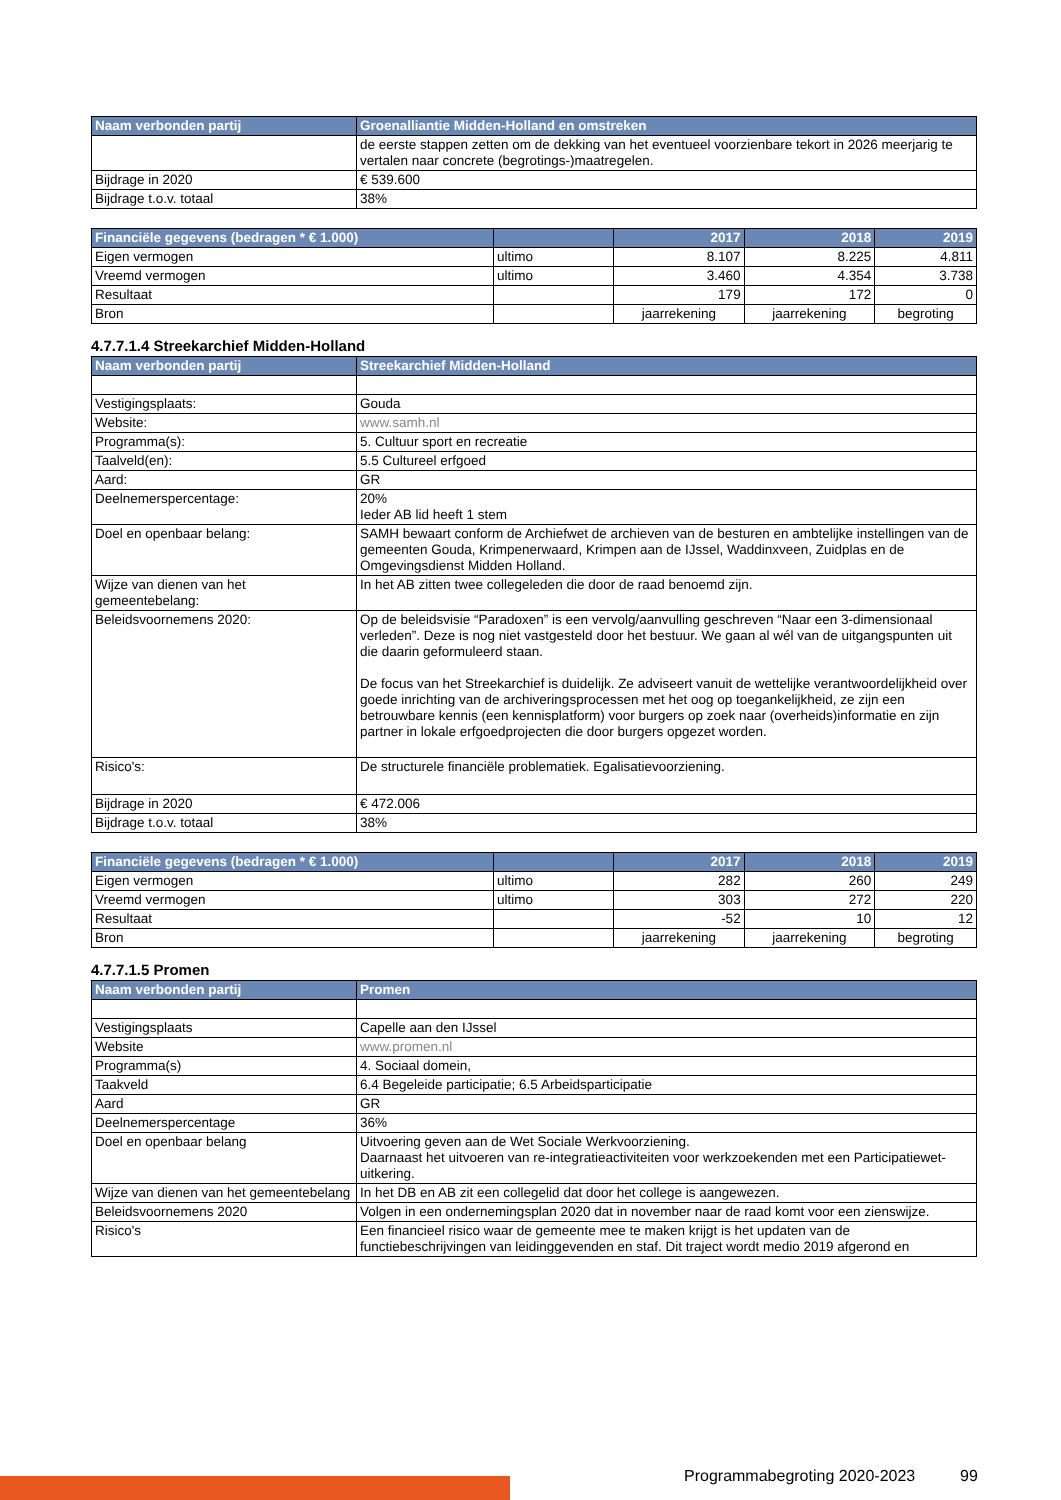| Naam verbonden partij | Groenalliantie Midden-Holland en omstreken |
| --- | --- |
| | de eerste stappen zetten om de dekking van het eventueel voorzienbare tekort in 2026 meerjarig te vertalen naar concrete (begrotings-)maatregelen. |
| Bijdrage in 2020 | € 539.600 |
| Bijdrage t.o.v. totaal | 38% |
| Financiële gegevens (bedragen * € 1.000) | | 2017 | 2018 | 2019 |
| --- | --- | --- | --- | --- |
| Eigen vermogen | ultimo | 8.107 | 8.225 | 4.811 |
| Vreemd vermogen | ultimo | 3.460 | 4.354 | 3.738 |
| Resultaat | | 179 | 172 | 0 |
| Bron | | jaarrekening | jaarrekening | begroting |
4.7.7.1.4 Streekarchief Midden-Holland
| Naam verbonden partij | Streekarchief Midden-Holland |
| --- | --- |
| Vestigingsplaats: | Gouda |
| Website: | www.samh.nl |
| Programma(s): | 5. Cultuur sport en recreatie |
| Taalveld(en): | 5.5 Cultureel erfgoed |
| Aard: | GR |
| Deelnemerspercentage: | 20% Ieder AB lid heeft 1 stem |
| Doel en openbaar belang: | SAMH bewaart conform de Archiefwet de archieven van de besturen en ambtelijke instellingen van de gemeenten Gouda, Krimpenerwaard, Krimpen aan de IJssel, Waddinxveen, Zuidplas en de Omgevingsdienst Midden Holland. |
| Wijze van dienen van het gemeentebelang: | In het AB zitten twee collegeleden die door de raad benoemd zijn. |
| Beleidsvoornemens 2020: | Op de beleidsvisie “Paradoxen” is een vervolg/aanvulling geschreven “Naar een 3-dimensionaal verleden”. Deze is nog niet vastgesteld door het bestuur. We gaan al wél van de uitgangspunten uit die daarin geformuleerd staan. De focus van het Streekarchief is duidelijk. Ze adviseert vanuit de wettelijke verantwoordelijkheid over goede inrichting van de archiveringsprocessen met het oog op toegankelijkheid, ze zijn een betrouwbare kennis (een kennisplatform) voor burgers op zoek naar (overheids)informatie en zijn partner in lokale erfgoedprojecten die door burgers opgezet worden. |
| Risico's: | De structurele financiële problematiek. Egalisatievoorziening. |
| Bijdrage in 2020 | € 472.006 |
| Bijdrage t.o.v. totaal | 38% |
| Financiële gegevens (bedragen * € 1.000) | | 2017 | 2018 | 2019 |
| --- | --- | --- | --- | --- |
| Eigen vermogen | ultimo | 282 | 260 | 249 |
| Vreemd vermogen | ultimo | 303 | 272 | 220 |
| Resultaat | | -52 | 10 | 12 |
| Bron | | jaarrekening | jaarrekening | begroting |
4.7.7.1.5 Promen
| Naam verbonden partij | Promen |
| --- | --- |
| Vestigingsplaats | Capelle aan den IJssel |
| Website | www.promen.nl |
| Programma(s) | 4. Sociaal domein, |
| Taakveld | 6.4 Begeleide participatie; 6.5 Arbeidsparticipatie |
| Aard | GR |
| Deelnemerspercentage | 36% |
| Doel en openbaar belang | Uitvoering geven aan de Wet Sociale Werkvoorziening. Daarnaast het uitvoeren van re-integratieactiviteiten voor werkzoekenden met een Participatiewet-uitkering. |
| Wijze van dienen van het gemeentebelang | In het DB en AB zit een collegelid dat door het college is aangewezen. |
| Beleidsvoornemens 2020 | Volgen in een ondernemingsplan 2020 dat in november naar de raad komt voor een zienswijze. |
| Risico's | Een financieel risico waar de gemeente mee te maken krijgt is het updaten van de functiebeschrijvingen van leidinggevenden en staf. Dit traject wordt medio 2019 afgerond en |
Programmabegroting 2020-2023 99